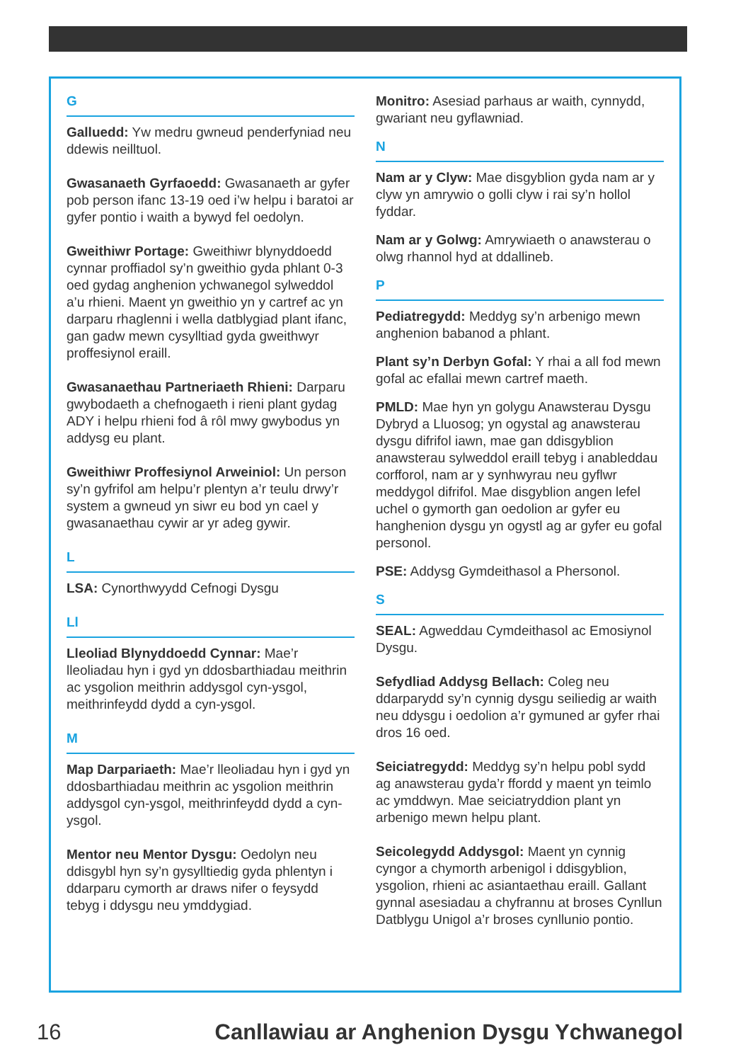G
Galluedd: Yw medru gwneud penderfyniad neu ddewis neilltuol.
Gwasanaeth Gyrfaoedd: Gwasanaeth ar gyfer pob person ifanc 13-19 oed i’w helpu i baratoi ar gyfer pontio i waith a bywyd fel oedolyn.
Gweithiwr Portage: Gweithiwr blynyddoedd cynnar proffiadol sy’n gweithio gyda phlant 0-3 oed gydag anghenion ychwanegol sylweddol a’u rhieni. Maent yn gweithio yn y cartref ac yn darparu rhaglenni i wella datblygiad plant ifanc, gan gadw mewn cysylltiad gyda gweithwyr proffesiynol eraill.
Gwasanaethau Partneriaeth Rhieni: Darparu gwybodaeth a chefnogaeth i rieni plant gydag ADY i helpu rhieni fod â rôl mwy gwybodus yn addysg eu plant.
Gweithiwr Proffesiynol Arweiniol: Un person sy’n gyfrifol am helpu’r plentyn a’r teulu drwy’r system a gwneud yn siwr eu bod yn cael y gwasanaethau cywir ar yr adeg gywir.
L
LSA: Cynorthwyydd Cefnogi Dysgu
Ll
Lleoliad Blynyddoedd Cynnar: Mae’r lleoliadau hyn i gyd yn ddosbarthiadau meithrin ac ysgolion meithrin addysgol cyn-ysgol, meithrinfeydd dydd a cyn-ysgol.
M
Map Darpariaeth: Mae’r lleoliadau hyn i gyd yn ddosbarthiadau meithrin ac ysgolion meithrin addysgol cyn-ysgol, meithrinfeydd dydd a cyn-ysgol.
Mentor neu Mentor Dysgu: Oedolyn neu ddisgybl hyn sy’n gysylltiedig gyda phlentyn i ddarparu cymorth ar draws nifer o feysydd tebyg i ddysgu neu ymddygiad.
Monitro: Asesiad parhaus ar waith, cynnydd, gwariant neu gyflawniad.
N
Nam ar y Clyw: Mae disgyblion gyda nam ar y clyw yn amrywio o golli clyw i rai sy’n hollol fyddar.
Nam ar y Golwg: Amrywiaeth o anawsterau o olwg rhannol hyd at ddallineb.
P
Pediatregydd: Meddyg sy’n arbenigo mewn anghenion babanod a phlant.
Plant sy’n Derbyn Gofal: Y rhai a all fod mewn gofal ac efallai mewn cartref maeth.
PMLD: Mae hyn yn golygu Anawsterau Dysgu Dybryd a Lluosog; yn ogystal ag anawsterau dysgu difrifol iawn, mae gan ddisgyblion anawsterau sylweddol eraill tebyg i anableddau corfforol, nam ar y synhwyrau neu gyflwr meddygol difrifol. Mae disgyblion angen lefel uchel o gymorth gan oedolion ar gyfer eu hanghenion dysgu yn ogystl ag ar gyfer eu gofal personol.
PSE: Addysg Gymdeithasol a Phersonol.
S
SEAL: Agweddau Cymdeithasol ac Emosiynol Dysgu.
Sefydliad Addysg Bellach: Coleg neu ddarparydd sy’n cynnig dysgu seiliedig ar waith neu ddysgu i oedolion a’r gymuned ar gyfer rhai dros 16 oed.
Seiciatregydd: Meddyg sy’n helpu pobl sydd ag anawsterau gyda’r ffordd y maent yn teimlo ac ymddwyn. Mae seiciatryddion plant yn arbenigo mewn helpu plant.
Seicolegydd Addysgol: Maent yn cynnig cyngor a chymorth arbenigol i ddisgyblion, ysgolion, rhieni ac asiantaethau eraill. Gallant gynnal asesiadau a chyfrannu at broses Cynllun Datblygu Unigol a’r broses cynllunio pontio.
16 Canllawiau ar Anghenion Dysgu Ychwanegol